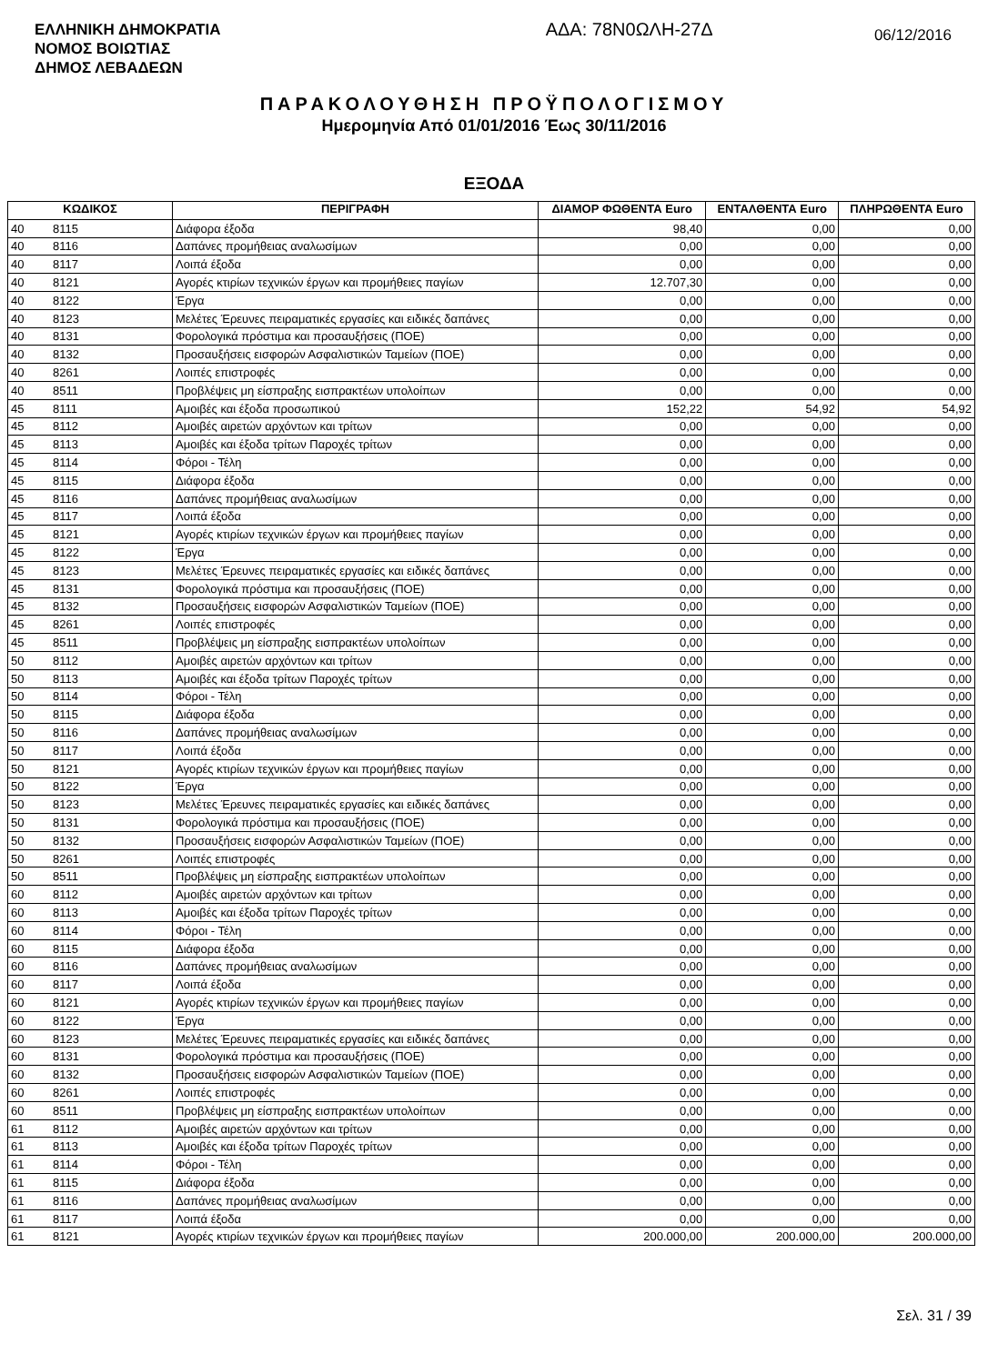ΕΛΛΗΝΙΚΗ ΔΗΜΟΚΡΑΤΙΑ
ΝΟΜΟΣ ΒΟΙΩΤΙΑΣ
ΔΗΜΟΣ ΛΕΒΑΔΕΩΝ
ΑΔΑ: 78Ν0ΩΛΗ-27Δ
06/12/2016
ΠΑΡΑΚΟΛΟΥΘΗΣΗ ΠΡΟΫΠΟΛΟΓΙΣΜΟΥ
Ημερομηνία Από 01/01/2016 Έως 30/11/2016
ΕΞΟΔΑ
| ΚΩΔΙΚΟΣ | | ΠΕΡΙΓΡΑΦΗ | ΔΙΑΜΟΡ ΦΩΘΕΝΤΑ Euro | ΕΝΤΑΛΘΕΝΤΑ Euro | ΠΛΗΡΩΘΕΝΤΑ Euro |
| --- | --- | --- | --- | --- | --- |
| 40 | 8115 | Διάφορα έξοδα | 98,40 | 0,00 | 0,00 |
| 40 | 8116 | Δαπάνες προμήθειας αναλωσίμων | 0,00 | 0,00 | 0,00 |
| 40 | 8117 | Λοιπά έξοδα | 0,00 | 0,00 | 0,00 |
| 40 | 8121 | Αγορές κτιρίων τεχνικών έργων και προμήθειες παγίων | 12.707,30 | 0,00 | 0,00 |
| 40 | 8122 | Έργα | 0,00 | 0,00 | 0,00 |
| 40 | 8123 | Μελέτες Έρευνες πειραματικές εργασίες και ειδικές δαπάνες | 0,00 | 0,00 | 0,00 |
| 40 | 8131 | Φορολογικά πρόστιμα και προσαυξήσεις (ΠΟΕ) | 0,00 | 0,00 | 0,00 |
| 40 | 8132 | Προσαυξήσεις εισφορών Ασφαλιστικών Ταμείων (ΠΟΕ) | 0,00 | 0,00 | 0,00 |
| 40 | 8261 | Λοιπές επιστροφές | 0,00 | 0,00 | 0,00 |
| 40 | 8511 | Προβλέψεις μη είσπραξης εισπρακτέων υπολοίπων | 0,00 | 0,00 | 0,00 |
| 45 | 8111 | Αμοιβές και έξοδα προσωπικού | 152,22 | 54,92 | 54,92 |
| 45 | 8112 | Αμοιβές αιρετών αρχόντων και τρίτων | 0,00 | 0,00 | 0,00 |
| 45 | 8113 | Αμοιβές και έξοδα τρίτων Παροχές τρίτων | 0,00 | 0,00 | 0,00 |
| 45 | 8114 | Φόροι - Τέλη | 0,00 | 0,00 | 0,00 |
| 45 | 8115 | Διάφορα έξοδα | 0,00 | 0,00 | 0,00 |
| 45 | 8116 | Δαπάνες προμήθειας αναλωσίμων | 0,00 | 0,00 | 0,00 |
| 45 | 8117 | Λοιπά έξοδα | 0,00 | 0,00 | 0,00 |
| 45 | 8121 | Αγορές κτιρίων τεχνικών έργων και προμήθειες παγίων | 0,00 | 0,00 | 0,00 |
| 45 | 8122 | Έργα | 0,00 | 0,00 | 0,00 |
| 45 | 8123 | Μελέτες Έρευνες πειραματικές εργασίες και ειδικές δαπάνες | 0,00 | 0,00 | 0,00 |
| 45 | 8131 | Φορολογικά πρόστιμα και προσαυξήσεις (ΠΟΕ) | 0,00 | 0,00 | 0,00 |
| 45 | 8132 | Προσαυξήσεις εισφορών Ασφαλιστικών Ταμείων (ΠΟΕ) | 0,00 | 0,00 | 0,00 |
| 45 | 8261 | Λοιπές επιστροφές | 0,00 | 0,00 | 0,00 |
| 45 | 8511 | Προβλέψεις μη είσπραξης εισπρακτέων υπολοίπων | 0,00 | 0,00 | 0,00 |
| 50 | 8112 | Αμοιβές αιρετών αρχόντων και τρίτων | 0,00 | 0,00 | 0,00 |
| 50 | 8113 | Αμοιβές και έξοδα τρίτων Παροχές τρίτων | 0,00 | 0,00 | 0,00 |
| 50 | 8114 | Φόροι - Τέλη | 0,00 | 0,00 | 0,00 |
| 50 | 8115 | Διάφορα έξοδα | 0,00 | 0,00 | 0,00 |
| 50 | 8116 | Δαπάνες προμήθειας αναλωσίμων | 0,00 | 0,00 | 0,00 |
| 50 | 8117 | Λοιπά έξοδα | 0,00 | 0,00 | 0,00 |
| 50 | 8121 | Αγορές κτιρίων τεχνικών έργων και προμήθειες παγίων | 0,00 | 0,00 | 0,00 |
| 50 | 8122 | Έργα | 0,00 | 0,00 | 0,00 |
| 50 | 8123 | Μελέτες Έρευνες πειραματικές εργασίες και ειδικές δαπάνες | 0,00 | 0,00 | 0,00 |
| 50 | 8131 | Φορολογικά πρόστιμα και προσαυξήσεις (ΠΟΕ) | 0,00 | 0,00 | 0,00 |
| 50 | 8132 | Προσαυξήσεις εισφορών Ασφαλιστικών Ταμείων (ΠΟΕ) | 0,00 | 0,00 | 0,00 |
| 50 | 8261 | Λοιπές επιστροφές | 0,00 | 0,00 | 0,00 |
| 50 | 8511 | Προβλέψεις μη είσπραξης εισπρακτέων υπολοίπων | 0,00 | 0,00 | 0,00 |
| 60 | 8112 | Αμοιβές αιρετών αρχόντων και τρίτων | 0,00 | 0,00 | 0,00 |
| 60 | 8113 | Αμοιβές και έξοδα τρίτων Παροχές τρίτων | 0,00 | 0,00 | 0,00 |
| 60 | 8114 | Φόροι - Τέλη | 0,00 | 0,00 | 0,00 |
| 60 | 8115 | Διάφορα έξοδα | 0,00 | 0,00 | 0,00 |
| 60 | 8116 | Δαπάνες προμήθειας αναλωσίμων | 0,00 | 0,00 | 0,00 |
| 60 | 8117 | Λοιπά έξοδα | 0,00 | 0,00 | 0,00 |
| 60 | 8121 | Αγορές κτιρίων τεχνικών έργων και προμήθειες παγίων | 0,00 | 0,00 | 0,00 |
| 60 | 8122 | Έργα | 0,00 | 0,00 | 0,00 |
| 60 | 8123 | Μελέτες Έρευνες πειραματικές εργασίες και ειδικές δαπάνες | 0,00 | 0,00 | 0,00 |
| 60 | 8131 | Φορολογικά πρόστιμα και προσαυξήσεις (ΠΟΕ) | 0,00 | 0,00 | 0,00 |
| 60 | 8132 | Προσαυξήσεις εισφορών Ασφαλιστικών Ταμείων (ΠΟΕ) | 0,00 | 0,00 | 0,00 |
| 60 | 8261 | Λοιπές επιστροφές | 0,00 | 0,00 | 0,00 |
| 60 | 8511 | Προβλέψεις μη είσπραξης εισπρακτέων υπολοίπων | 0,00 | 0,00 | 0,00 |
| 61 | 8112 | Αμοιβές αιρετών αρχόντων και τρίτων | 0,00 | 0,00 | 0,00 |
| 61 | 8113 | Αμοιβές και έξοδα τρίτων Παροχές τρίτων | 0,00 | 0,00 | 0,00 |
| 61 | 8114 | Φόροι - Τέλη | 0,00 | 0,00 | 0,00 |
| 61 | 8115 | Διάφορα έξοδα | 0,00 | 0,00 | 0,00 |
| 61 | 8116 | Δαπάνες προμήθειας αναλωσίμων | 0,00 | 0,00 | 0,00 |
| 61 | 8117 | Λοιπά έξοδα | 0,00 | 0,00 | 0,00 |
| 61 | 8121 | Αγορές κτιρίων τεχνικών έργων και προμήθειες παγίων | 200.000,00 | 200.000,00 | 200.000,00 |
Σελ. 31 / 39